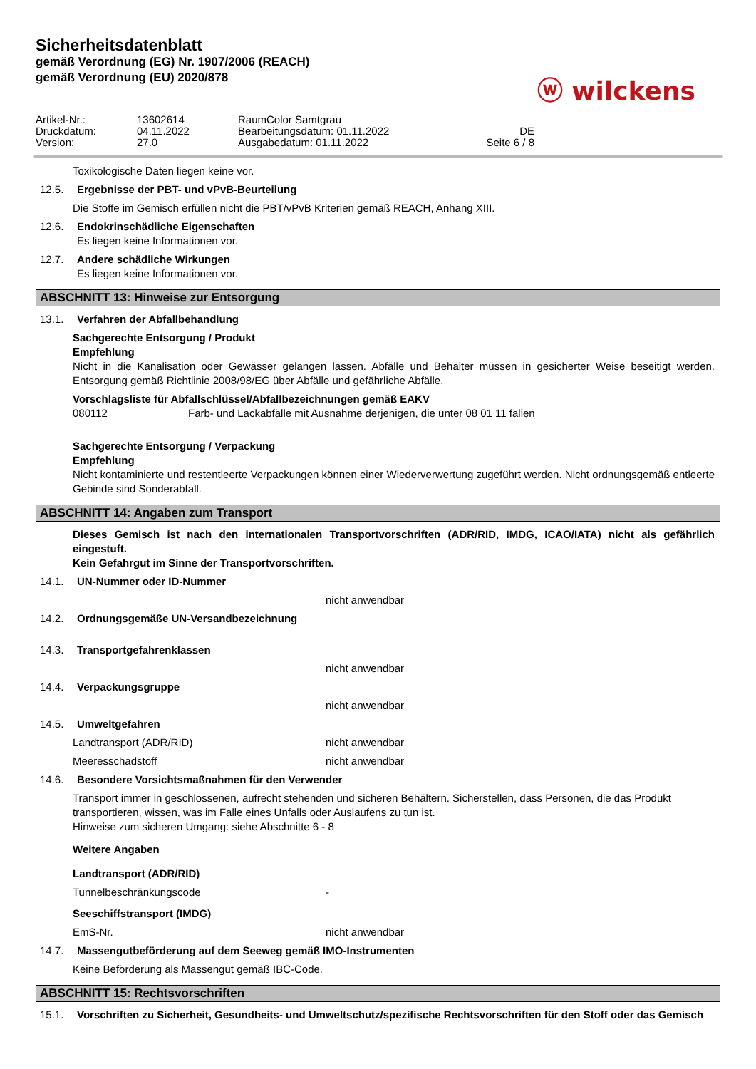Sicherheitsdatenblatt
gemäß Verordnung (EG) Nr. 1907/2006 (REACH)
gemäß Verordnung (EU) 2020/878
ⓦ wilckens
Artikel-Nr.: 13602614 RaumColor Samtgrau
Druckdatum: 04.11.2022 Bearbeitungsdatum: 01.11.2022 DE
Version: 27.0 Ausgabedatum: 01.11.2022 Seite 6 / 8
Toxikologische Daten liegen keine vor.
12.5. Ergebnisse der PBT- und vPvB-Beurteilung
Die Stoffe im Gemisch erfüllen nicht die PBT/vPvB Kriterien gemäß REACH, Anhang XIII.
12.6. Endokrinschädliche Eigenschaften
Es liegen keine Informationen vor.
12.7. Andere schädliche Wirkungen
Es liegen keine Informationen vor.
ABSCHNITT 13: Hinweise zur Entsorgung
13.1. Verfahren der Abfallbehandlung
Sachgerechte Entsorgung / Produkt
Empfehlung
Nicht in die Kanalisation oder Gewässer gelangen lassen. Abfälle und Behälter müssen in gesicherter Weise beseitigt werden. Entsorgung gemäß Richtlinie 2008/98/EG über Abfälle und gefährliche Abfälle.
Vorschlagsliste für Abfallschlüssel/Abfallbezeichnungen gemäß EAKV
080112 Farb- und Lackabfälle mit Ausnahme derjenigen, die unter 08 01 11 fallen
Sachgerechte Entsorgung / Verpackung
Empfehlung
Nicht kontaminierte und restentleerte Verpackungen können einer Wiederverwertung zugeführt werden. Nicht ordnungsgemäß entleerte Gebinde sind Sonderabfall.
ABSCHNITT 14: Angaben zum Transport
Dieses Gemisch ist nach den internationalen Transportvorschriften (ADR/RID, IMDG, ICAO/IATA) nicht als gefährlich eingestuft.
Kein Gefahrgut im Sinne der Transportvorschriften.
14.1. UN-Nummer oder ID-Nummer
nicht anwendbar
14.2. Ordnungsgemäße UN-Versandbezeichnung
14.3. Transportgefahrenklassen
nicht anwendbar
14.4. Verpackungsgruppe
nicht anwendbar
14.5. Umweltgefahren
Landtransport (ADR/RID) nicht anwendbar
Meeresschadstoff nicht anwendbar
14.6. Besondere Vorsichtsmaßnahmen für den Verwender
Transport immer in geschlossenen, aufrecht stehenden und sicheren Behältern. Sicherstellen, dass Personen, die das Produkt transportieren, wissen, was im Falle eines Unfalls oder Auslaufens zu tun ist.
Hinweise zum sicheren Umgang: siehe Abschnitte 6 - 8
Weitere Angaben
Landtransport (ADR/RID)
Tunnelbeschränkungscode -
Seeschiffstransport (IMDG)
EmS-Nr. nicht anwendbar
14.7. Massengutbeförderung auf dem Seeweg gemäß IMO-Instrumenten
Keine Beförderung als Massengut gemäß IBC-Code.
ABSCHNITT 15: Rechtsvorschriften
15.1. Vorschriften zu Sicherheit, Gesundheits- und Umweltschutz/spezifische Rechtsvorschriften für den Stoff oder das Gemisch